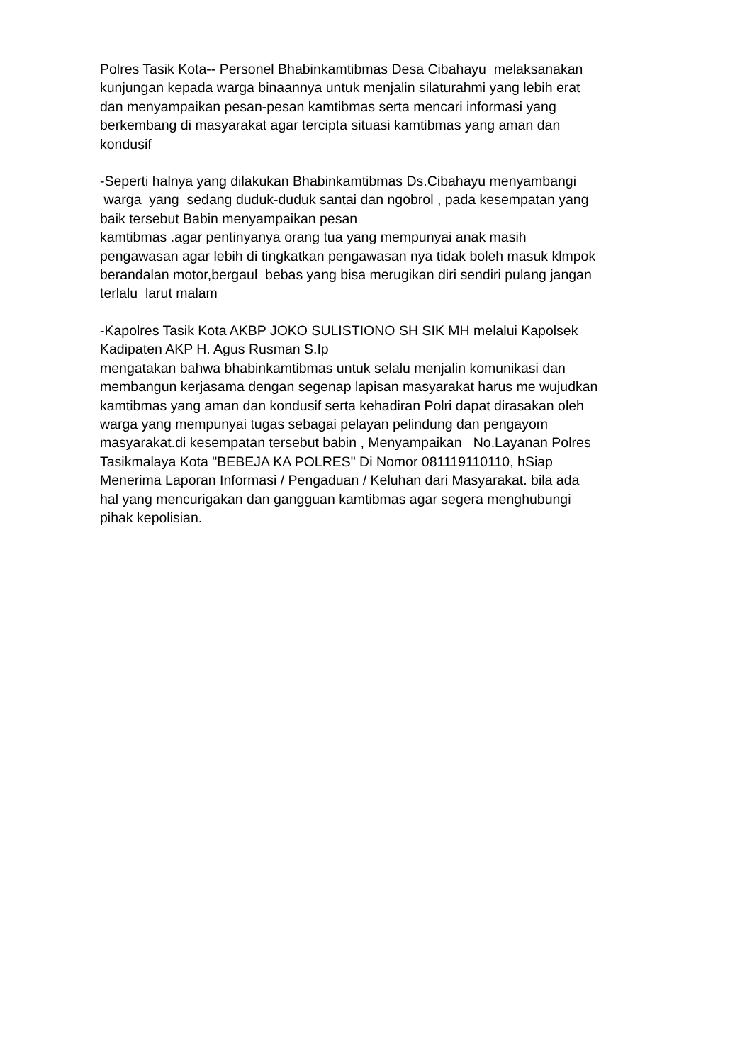Polres Tasik Kota-- Personel Bhabinkamtibmas Desa Cibahayu melaksanakan kunjungan kepada warga binaannya untuk menjalin silaturahmi yang lebih erat dan menyampaikan pesan-pesan kamtibmas serta mencari informasi yang berkembang di masyarakat agar tercipta situasi kamtibmas yang aman dan kondusif
-Seperti halnya yang dilakukan Bhabinkamtibmas Ds.Cibahayu menyambangi warga yang sedang duduk-duduk santai dan ngobrol , pada kesempatan yang baik tersebut Babin menyampaikan pesan kamtibmas .agar pentinyanya orang tua yang mempunyai anak masih pengawasan agar lebih di tingkatkan pengawasan nya tidak boleh masuk klmpok berandalan motor,bergaul bebas yang bisa merugikan diri sendiri pulang jangan terlalu larut malam
-Kapolres Tasik Kota AKBP JOKO SULISTIONO SH SIK MH melalui Kapolsek Kadipaten AKP H. Agus Rusman S.Ip mengatakan bahwa bhabinkamtibmas untuk selalu menjalin komunikasi dan membangun kerjasama dengan segenap lapisan masyarakat harus me wujudkan kamtibmas yang aman dan kondusif serta kehadiran Polri dapat dirasakan oleh warga yang mempunyai tugas sebagai pelayan pelindung dan pengayom masyarakat.di kesempatan tersebut babin , Menyampaikan No.Layanan Polres Tasikmalaya Kota "BEBEJA KA POLRES" Di Nomor 081119110110, hSiap Menerima Laporan Informasi / Pengaduan / Keluhan dari Masyarakat. bila ada hal yang mencurigakan dan gangguan kamtibmas agar segera menghubungi pihak kepolisian.